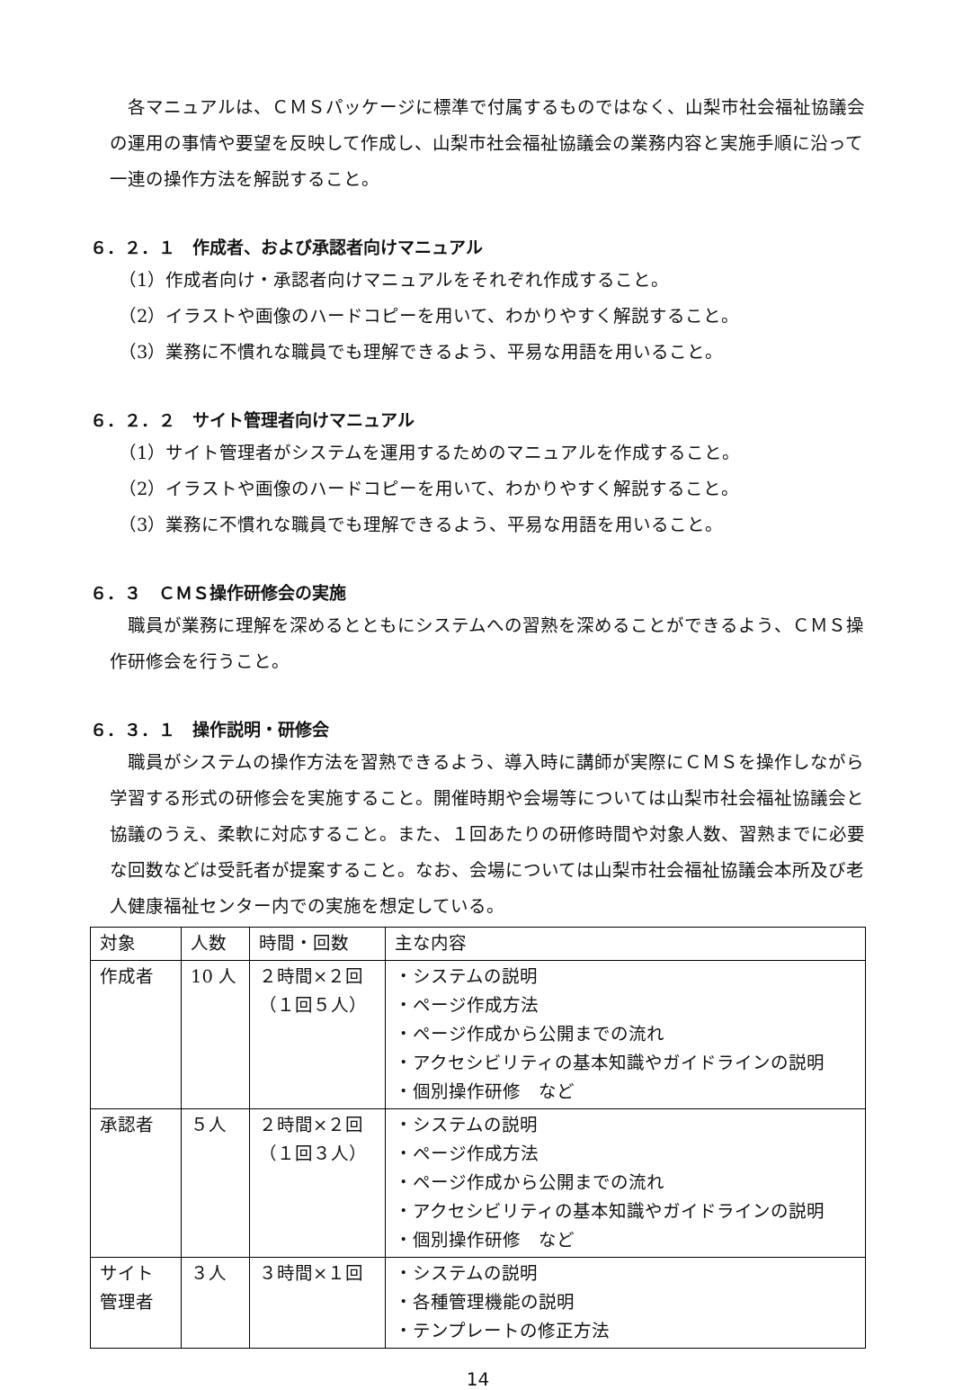各マニュアルは、ＣＭＳパッケージに標準で付属するものではなく、山梨市社会福祉協議会の運用の事情や要望を反映して作成し、山梨市社会福祉協議会の業務内容と実施手順に沿って一連の操作方法を解説すること。
６．２．１　作成者、および承認者向けマニュアル
（1）作成者向け・承認者向けマニュアルをそれぞれ作成すること。
（2）イラストや画像のハードコピーを用いて、わかりやすく解説すること。
（3）業務に不慣れな職員でも理解できるよう、平易な用語を用いること。
６．２．２　サイト管理者向けマニュアル
（1）サイト管理者がシステムを運用するためのマニュアルを作成すること。
（2）イラストや画像のハードコピーを用いて、わかりやすく解説すること。
（3）業務に不慣れな職員でも理解できるよう、平易な用語を用いること。
６．３　ＣＭＳ操作研修会の実施
職員が業務に理解を深めるとともにシステムへの習熟を深めることができるよう、ＣＭＳ操作研修会を行うこと。
６．３．１　操作説明・研修会
職員がシステムの操作方法を習熟できるよう、導入時に講師が実際にＣＭＳを操作しながら学習する形式の研修会を実施すること。開催時期や会場等については山梨市社会福祉協議会と協議のうえ、柔軟に対応すること。また、１回あたりの研修時間や対象人数、習熟までに必要な回数などは受託者が提案すること。なお、会場については山梨市社会福祉協議会本所及び老人健康福祉センター内での実施を想定している。
| 対象 | 人数 | 時間・回数 | 主な内容 |
| 作成者 | 10 人 | ２時間×２回 （１回５人） | ・システムの説明 ・ページ作成方法 ・ページ作成から公開までの流れ ・アクセシビリティの基本知識やガイドラインの説明 ・個別操作研修 など |
| 承認者 | ５人 | ２時間×２回 （１回３人） | ・システムの説明 ・ページ作成方法 ・ページ作成から公開までの流れ ・アクセシビリティの基本知識やガイドラインの説明 ・個別操作研修 など |
| サイト 管理者 | ３人 | ３時間×１回 | ・システムの説明 ・各種管理機能の説明 ・テンプレートの修正方法 |
14